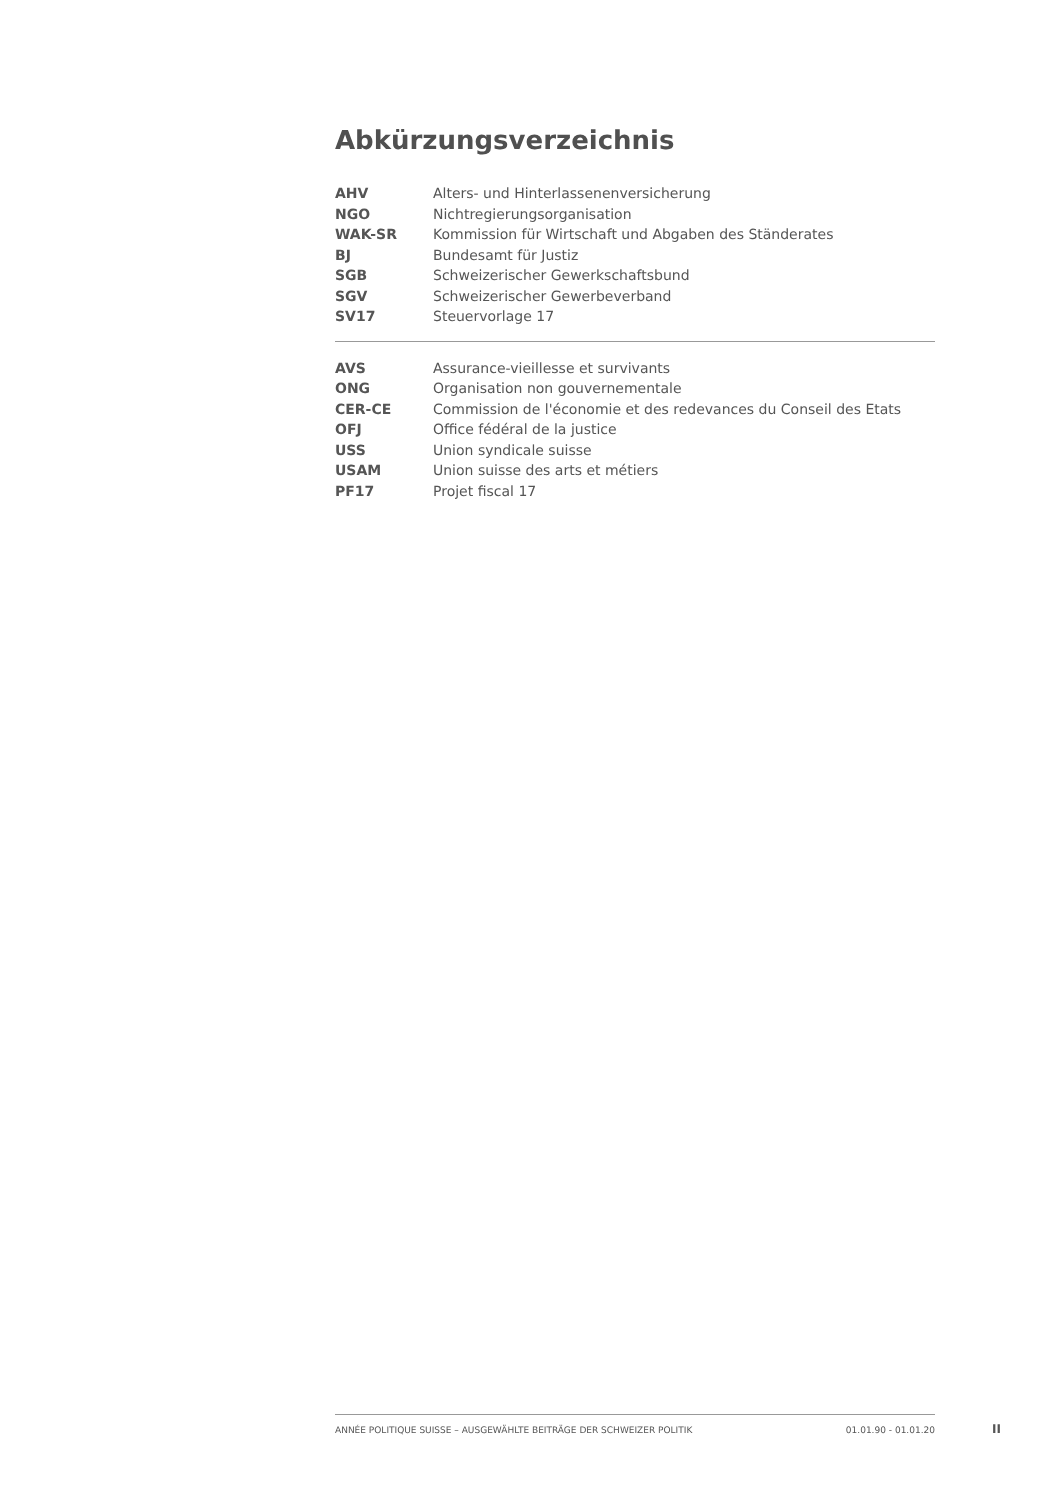Abkürzungsverzeichnis
| AHV | Alters- und Hinterlassenenversicherung |
| NGO | Nichtregierungsorganisation |
| WAK-SR | Kommission für Wirtschaft und Abgaben des Ständerates |
| BJ | Bundesamt für Justiz |
| SGB | Schweizerischer Gewerkschaftsbund |
| SGV | Schweizerischer Gewerbeverband |
| SV17 | Steuervorlage 17 |
| AVS | Assurance-vieillesse et survivants |
| ONG | Organisation non gouvernementale |
| CER-CE | Commission de l'économie et des redevances du Conseil des Etats |
| OFJ | Office fédéral de la justice |
| USS | Union syndicale suisse |
| USAM | Union suisse des arts et métiers |
| PF17 | Projet fiscal 17 |
ANNÉE POLITIQUE SUISSE – AUSGEWÄHLTE BEITRÄGE DER SCHWEIZER POLITIK 01.01.90 - 01.01.20
II